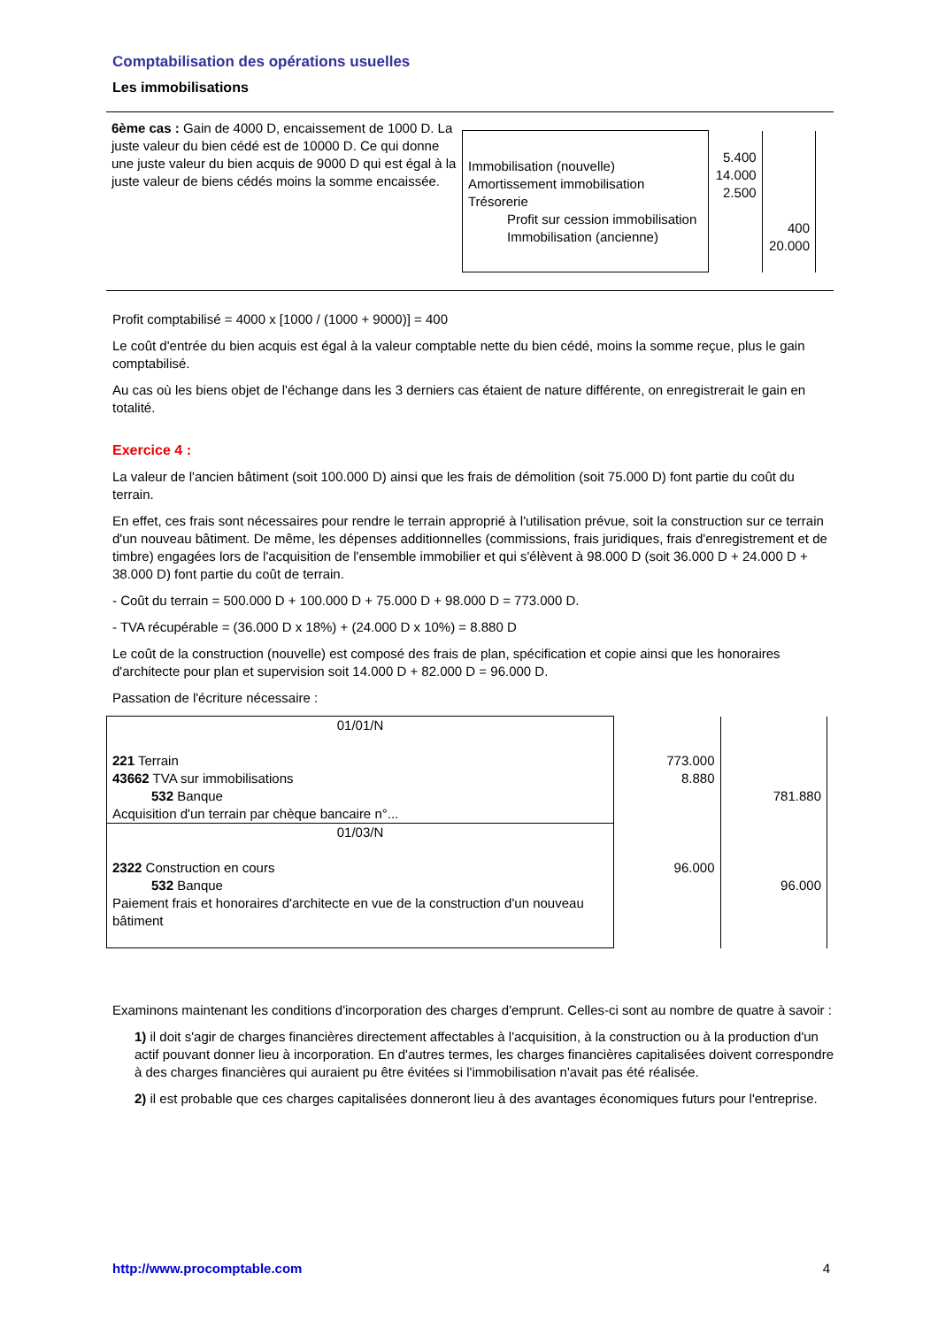Comptabilisation des opérations usuelles
Les immobilisations
| 6ème cas : Gain de 4000 D, encaissement de 1000 D. La juste valeur du bien cédé est de 10000 D. Ce qui donne une juste valeur du bien acquis de 9000 D qui est égal à la juste valeur de biens cédés moins la somme encaissée. | / Immobilisation (nouvelle) Amortissement immobilisation Trésorerie Profit sur cession immobilisation Immobilisation (ancienne) / 5.400 14.000 2.500 / 400 20.000 / |
Profit comptabilisé = 4000 x [1000 / (1000 + 9000)] = 400
Le coût d'entrée du bien acquis est égal à la valeur comptable nette du bien cédé, moins la somme reçue, plus le gain comptabilisé.
Au cas où les biens objet de l'échange dans les 3 derniers cas étaient de nature différente, on enregistrerait le gain en totalité.
Exercice 4 :
La valeur de l'ancien bâtiment (soit 100.000 D) ainsi que les frais de démolition (soit 75.000 D) font partie du coût du terrain.
En effet, ces frais sont nécessaires pour rendre le terrain approprié à l'utilisation prévue, soit la construction sur ce terrain d'un nouveau bâtiment. De même, les dépenses additionnelles (commissions, frais juridiques, frais d'enregistrement et de timbre) engagées lors de l'acquisition de l'ensemble immobilier et qui s'élèvent à 98.000 D (soit 36.000 D + 24.000 D + 38.000 D) font partie du coût de terrain.
- Coût du terrain = 500.000 D + 100.000 D + 75.000 D + 98.000 D = 773.000 D.
- TVA récupérable = (36.000 D x 18%) + (24.000 D x 10%) = 8.880 D
Le coût de la construction (nouvelle) est composé des frais de plan, spécification et copie ainsi que les honoraires d'architecte pour plan et supervision soit 14.000 D + 82.000 D = 96.000 D.
Passation de l'écriture nécessaire :
| 01/01/N 221 Terrain 43662 TVA sur immobilisations 532 Banque Acquisition d'un terrain par chèque bancaire n°... | 773.000 8.880 | 781.880 |
| 01/03/N 2322 Construction en cours 532 Banque Paiement frais et honoraires d'architecte en vue de la construction d'un nouveau bâtiment | 96.000 | 96.000 |
Examinons maintenant les conditions d'incorporation des charges d'emprunt. Celles-ci sont au nombre de quatre à savoir :
1) il doit s'agir de charges financières directement affectables à l'acquisition, à la construction ou à la production d'un actif pouvant donner lieu à incorporation. En d'autres termes, les charges financières capitalisées doivent correspondre à des charges financières qui auraient pu être évitées si l'immobilisation n'avait pas été réalisée.
2) il est probable que ces charges capitalisées donneront lieu à des avantages économiques futurs pour l'entreprise.
http://www.procomptable.com 4